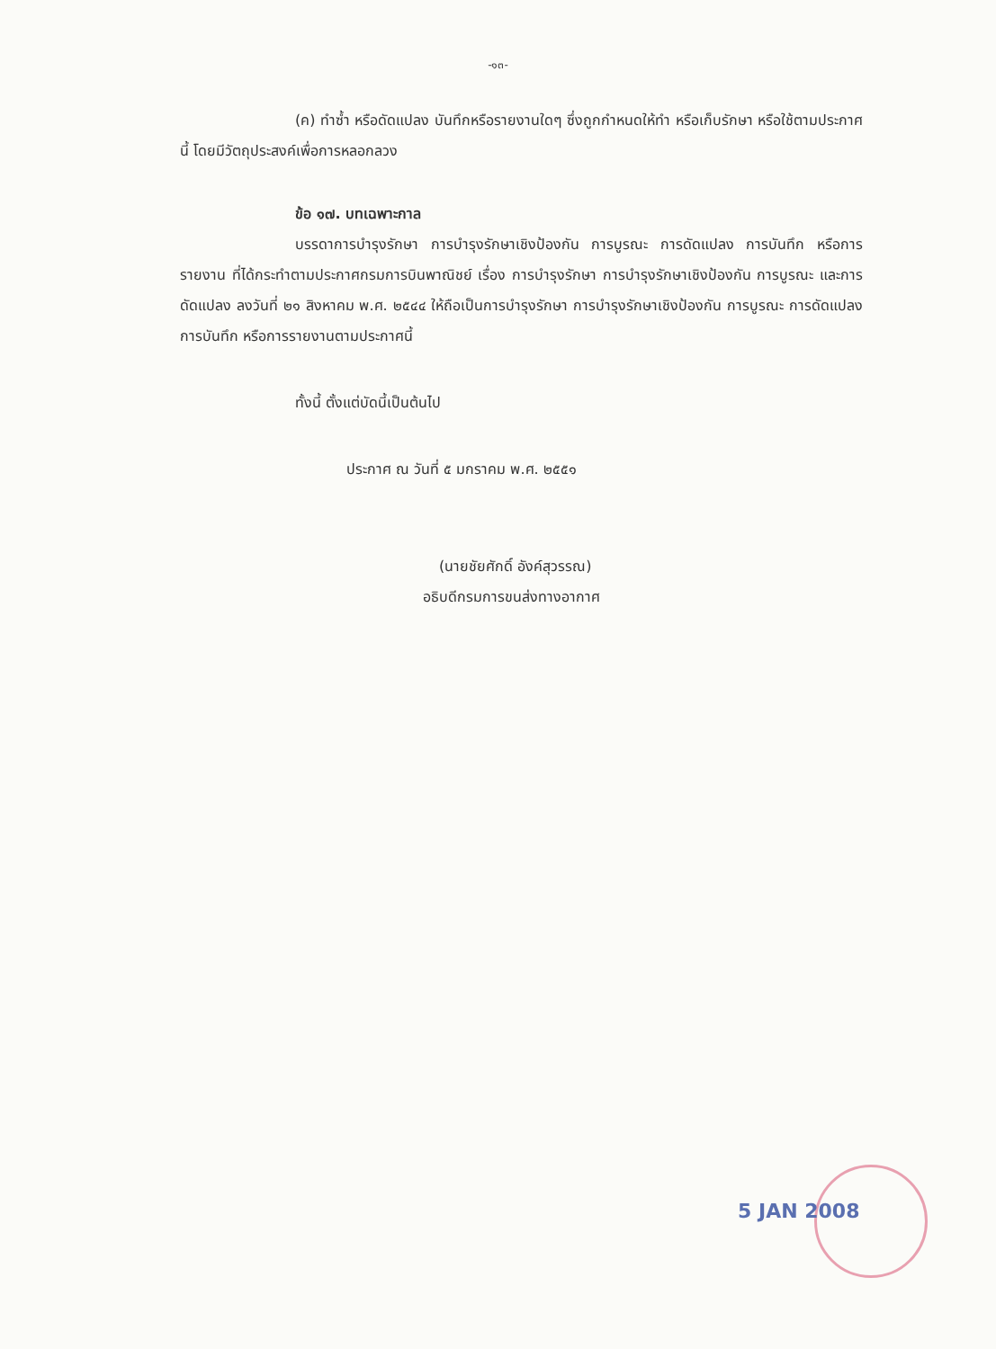-๑๓-
(ค) ทำซ้ำ หรือดัดแปลง บันทึกหรือรายงานใดๆ ซึ่งถูกกำหนดให้ทำ หรือเก็บรักษา หรือใช้ตามประกาศนี้ โดยมีวัตถุประสงค์เพื่อการหลอกลวง
ข้อ ๑๗. บทเฉพาะกาล
บรรดาการบำรุงรักษา การบำรุงรักษาเชิงป้องกัน การบูรณะ การดัดแปลง การบันทึก หรือการรายงาน ที่ได้กระทำตามประกาศกรมการบินพาณิชย์ เรื่อง การบำรุงรักษา การบำรุงรักษาเชิงป้องกัน การบูรณะ และการดัดแปลง ลงวันที่ ๒๑ สิงหาคม พ.ศ. ๒๕๔๔ ให้ถือเป็นการบำรุงรักษา การบำรุงรักษาเชิงป้องกัน การบูรณะ การดัดแปลง การบันทึก หรือการรายงานตามประกาศนี้
ทั้งนี้ ตั้งแต่บัดนี้เป็นต้นไป
ประกาศ ณ วันที่ ๕ มกราคม พ.ศ. ๒๕๕๑
(นายชัยศักดิ์ อังค์สุวรรณ)
อธิบดีกรมการขนส่งทางอากาศ
5 JAN 2008